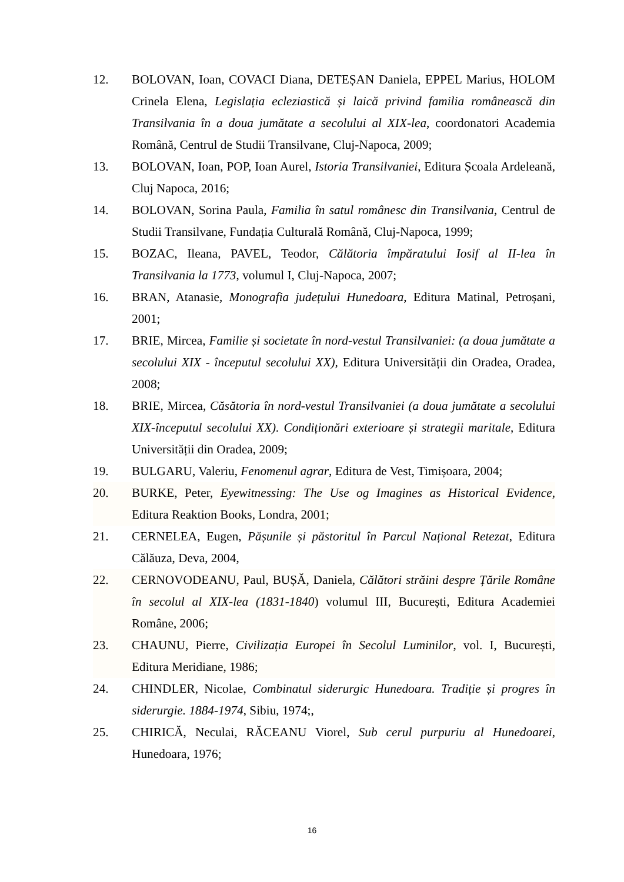12. BOLOVAN, Ioan, COVACI Diana, DETEȘAN Daniela, EPPEL Marius, HOLOM Crinela Elena, Legislația ecleziastică și laică privind familia românească din Transilvania în a doua jumătate a secolului al XIX-lea, coordonatori Academia Română, Centrul de Studii Transilvane, Cluj-Napoca, 2009;
13. BOLOVAN, Ioan, POP, Ioan Aurel, Istoria Transilvaniei, Editura Școala Ardeleană, Cluj Napoca, 2016;
14. BOLOVAN, Sorina Paula, Familia în satul românesc din Transilvania, Centrul de Studii Transilvane, Fundația Culturală Română, Cluj-Napoca, 1999;
15. BOZAC, Ileana, PAVEL, Teodor, Călătoria împăratului Iosif al II-lea în Transilvania la 1773, volumul I, Cluj-Napoca, 2007;
16. BRAN, Atanasie, Monografia județului Hunedoara, Editura Matinal, Petroșani, 2001;
17. BRIE, Mircea, Familie și societate în nord-vestul Transilvaniei: (a doua jumătate a secolului XIX - începutul secolului XX), Editura Universității din Oradea, Oradea, 2008;
18. BRIE, Mircea, Căsătoria în nord-vestul Transilvaniei (a doua jumătate a secolului XIX-începutul secolului XX). Condiționări exterioare și strategii maritale, Editura Universității din Oradea, 2009;
19. BULGARU, Valeriu, Fenomenul agrar, Editura de Vest, Timișoara, 2004;
20. BURKE, Peter, Eyewitnessing: The Use og Imagines as Historical Evidence, Editura Reaktion Books, Londra, 2001;
21. CERNELEA, Eugen, Pășunile și păstoritul în Parcul Național Retezat, Editura Călăuza, Deva, 2004,
22. CERNOVODEANU, Paul, BUȘĂ, Daniela, Călători străini despre Țările Române în secolul al XIX-lea (1831-1840) volumul III, București, Editura Academiei Române, 2006;
23. CHAUNU, Pierre, Civilizația Europei în Secolul Luminilor, vol. I, București, Editura Meridiane, 1986;
24. CHINDLER, Nicolae, Combinatul siderurgic Hunedoara. Tradiție și progres în siderurgie. 1884-1974, Sibiu, 1974;,
25. CHIRICĂ, Neculai, RĂCEANU Viorel, Sub cerul purpuriu al Hunedoarei, Hunedoara, 1976;
16